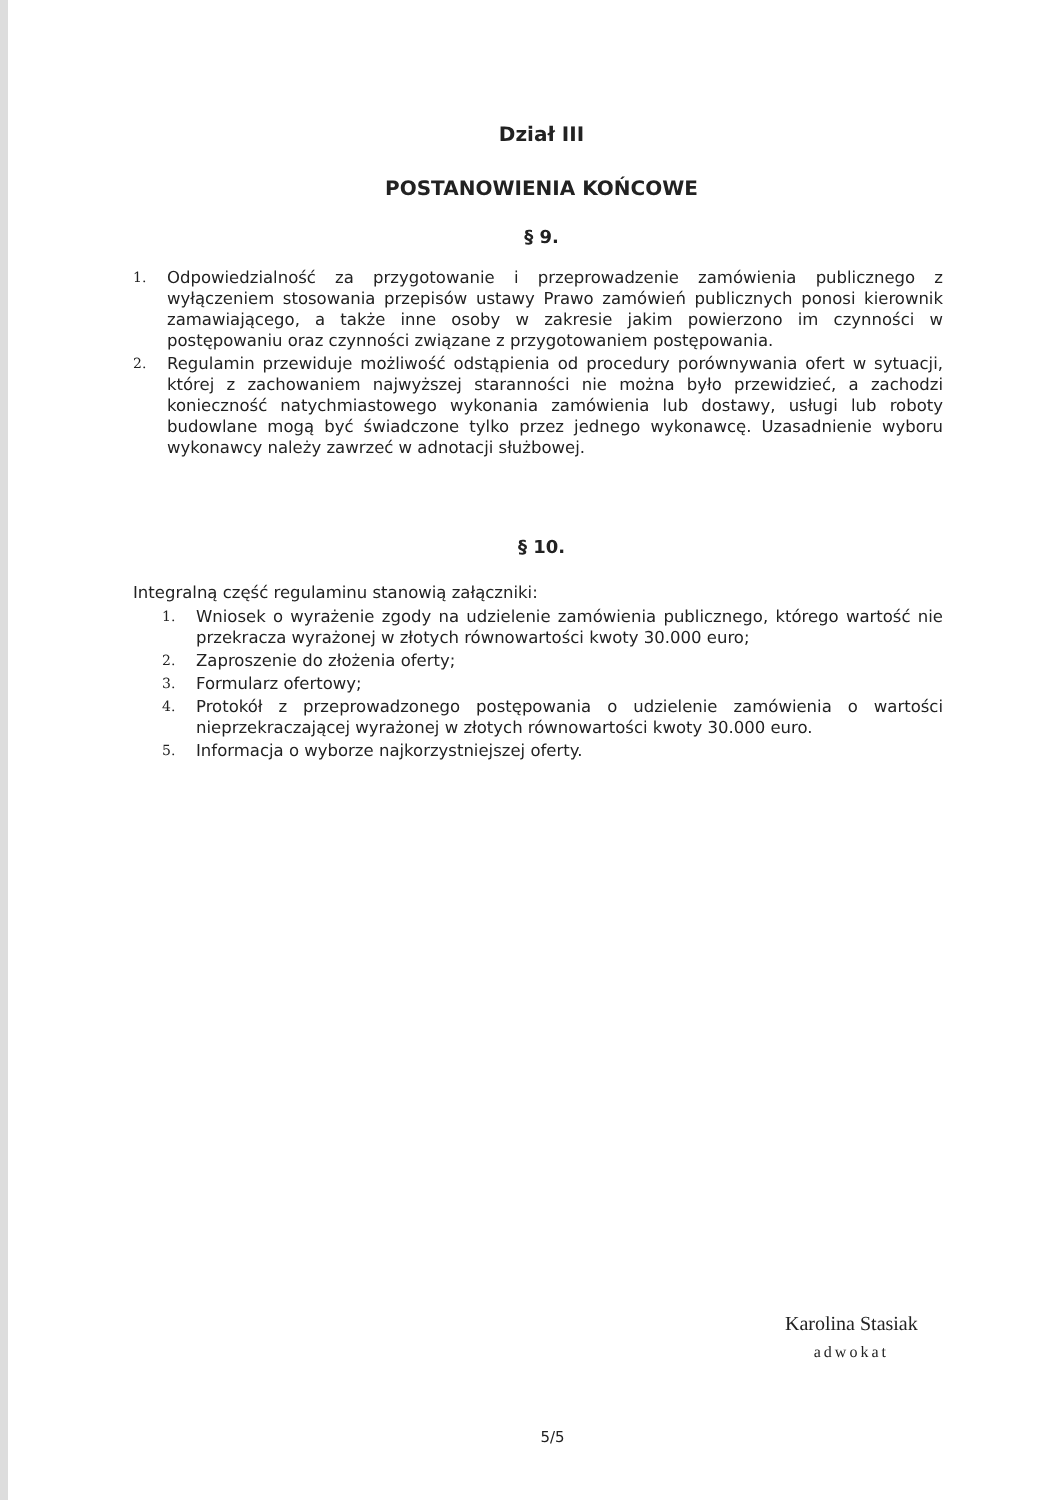Dział III
POSTANOWIENIA KOŃCOWE
§ 9.
1. Odpowiedzialność za przygotowanie i przeprowadzenie zamówienia publicznego z wyłączeniem stosowania przepisów ustawy Prawo zamówień publicznych ponosi kierownik zamawiającego, a także inne osoby w zakresie jakim powierzono im czynności w postępowaniu oraz czynności związane z przygotowaniem postępowania.
2. Regulamin przewiduje możliwość odstąpienia od procedury porównywania ofert w sytuacji, której z zachowaniem najwyższej staranności nie można było przewidzieć, a zachodzi konieczność natychmiastowego wykonania zamówienia lub dostawy, usługi lub roboty budowlane mogą być świadczone tylko przez jednego wykonawcę. Uzasadnienie wyboru wykonawcy należy zawrzeć w adnotacji służbowej.
§ 10.
Integralną część regulaminu stanowią załączniki:
1. Wniosek o wyrażenie zgody na udzielenie zamówienia publicznego, którego wartość nie przekracza wyrażonej w złotych równowartości kwoty 30.000 euro;
2. Zaproszenie do złożenia oferty;
3. Formularz ofertowy;
4. Protokół z przeprowadzonego postępowania o udzielenie zamówienia o wartości nieprzekraczającej wyrażonej w złotych równowartości kwoty 30.000 euro.
5. Informacja o wyborze najkorzystniejszej oferty.
Karolina Stasiak
adwokat
5/5